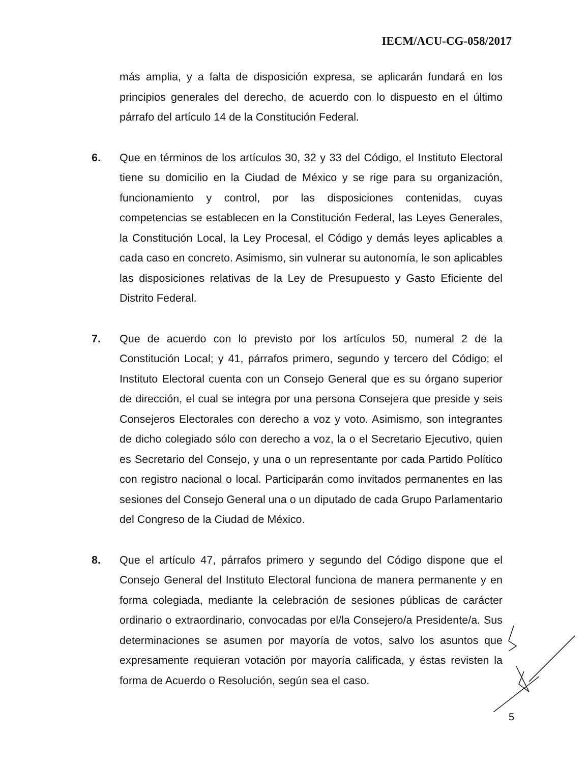IECM/ACU-CG-058/2017
más amplia, y a falta de disposición expresa, se aplicarán fundará en los principios generales del derecho, de acuerdo con lo dispuesto en el último párrafo del artículo 14 de la Constitución Federal.
6. Que en términos de los artículos 30, 32 y 33 del Código, el Instituto Electoral tiene su domicilio en la Ciudad de México y se rige para su organización, funcionamiento y control, por las disposiciones contenidas, cuyas competencias se establecen en la Constitución Federal, las Leyes Generales, la Constitución Local, la Ley Procesal, el Código y demás leyes aplicables a cada caso en concreto. Asimismo, sin vulnerar su autonomía, le son aplicables las disposiciones relativas de la Ley de Presupuesto y Gasto Eficiente del Distrito Federal.
7. Que de acuerdo con lo previsto por los artículos 50, numeral 2 de la Constitución Local; y 41, párrafos primero, segundo y tercero del Código; el Instituto Electoral cuenta con un Consejo General que es su órgano superior de dirección, el cual se integra por una persona Consejera que preside y seis Consejeros Electorales con derecho a voz y voto. Asimismo, son integrantes de dicho colegiado sólo con derecho a voz, la o el Secretario Ejecutivo, quien es Secretario del Consejo, y una o un representante por cada Partido Político con registro nacional o local. Participarán como invitados permanentes en las sesiones del Consejo General una o un diputado de cada Grupo Parlamentario del Congreso de la Ciudad de México.
8. Que el artículo 47, párrafos primero y segundo del Código dispone que el Consejo General del Instituto Electoral funciona de manera permanente y en forma colegiada, mediante la celebración de sesiones públicas de carácter ordinario o extraordinario, convocadas por el/la Consejero/a Presidente/a. Sus determinaciones se asumen por mayoría de votos, salvo los asuntos que expresamente requieran votación por mayoría calificada, y éstas revisten la forma de Acuerdo o Resolución, según sea el caso.
5